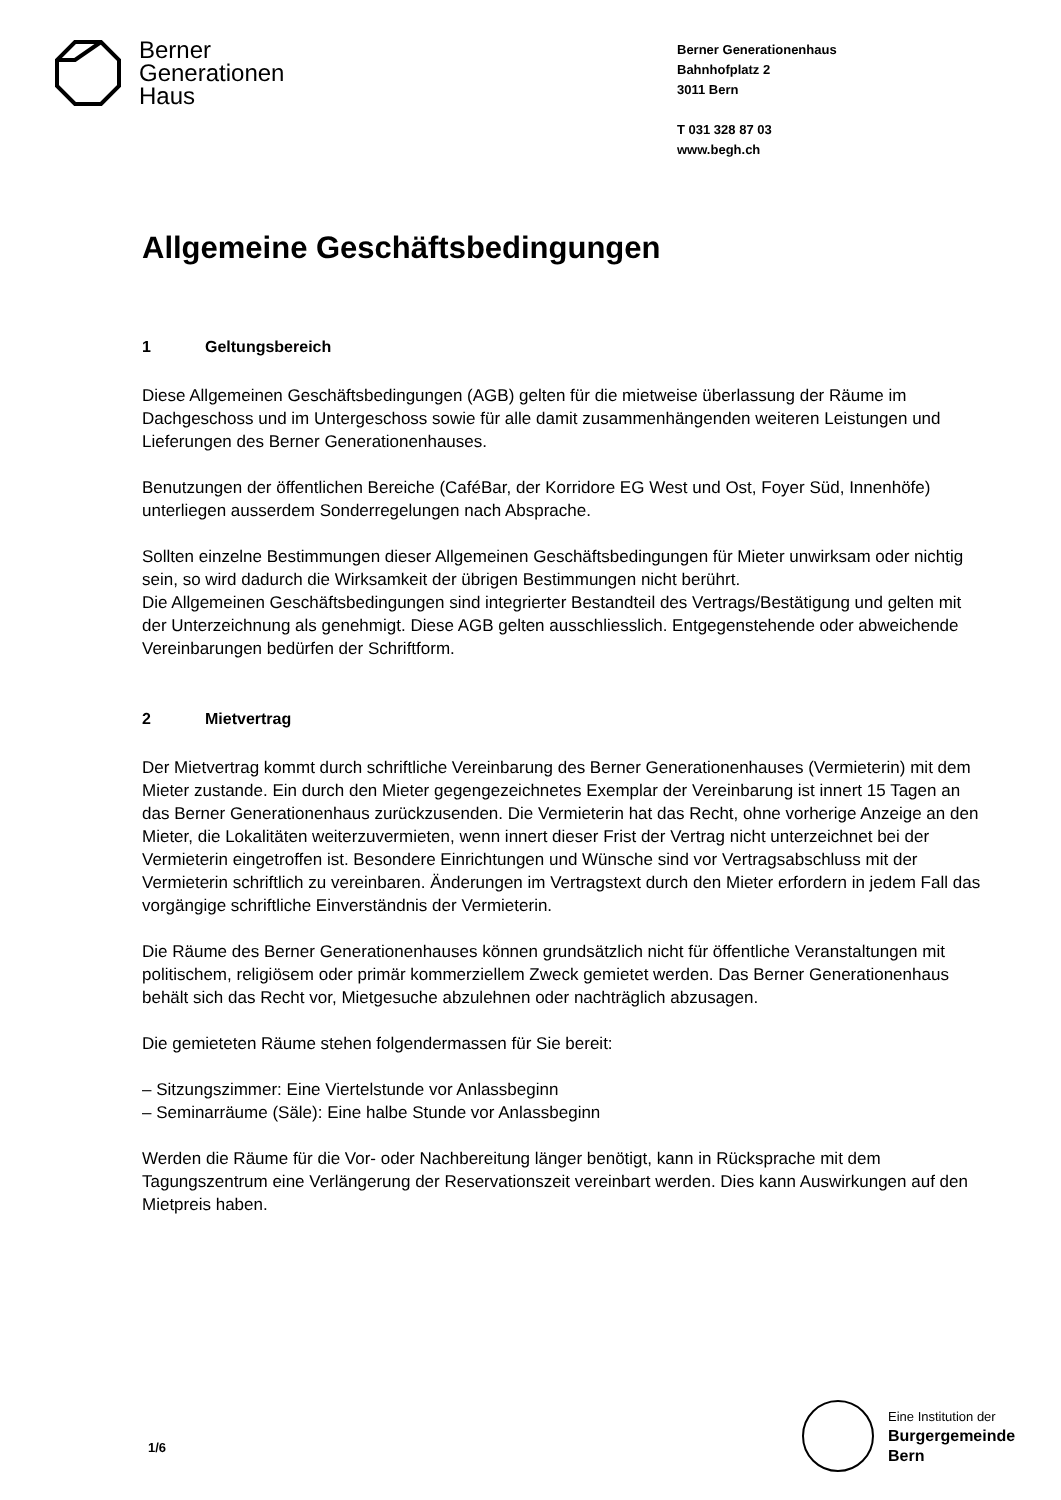Berner
Generationen
Haus
Berner Generationenhaus
Bahnhofplatz 2
3011 Bern
T 031 328 87 03
www.begh.ch
Allgemeine Geschäftsbedingungen
1 Geltungsbereich
Diese Allgemeinen Geschäftsbedingungen (AGB) gelten für die mietweise überlassung der Räume im Dachgeschoss und im Untergeschoss sowie für alle damit zusammenhängenden weiteren Leistungen und Lieferungen des Berner Generationenhauses.
Benutzungen der öffentlichen Bereiche (CaféBar, der Korridore EG West und Ost, Foyer Süd, Innenhöfe) unterliegen ausserdem Sonderregelungen nach Absprache.
Sollten einzelne Bestimmungen dieser Allgemeinen Geschäftsbedingungen für Mieter unwirksam oder nichtig sein, so wird dadurch die Wirksamkeit der übrigen Bestimmungen nicht berührt.
Die Allgemeinen Geschäftsbedingungen sind integrierter Bestandteil des Vertrags/Bestätigung und gelten mit der Unterzeichnung als genehmigt. Diese AGB gelten ausschliesslich. Entgegenstehende oder abweichende Vereinbarungen bedürfen der Schriftform.
2 Mietvertrag
Der Mietvertrag kommt durch schriftliche Vereinbarung des Berner Generationenhauses (Vermieterin) mit dem Mieter zustande. Ein durch den Mieter gegengezeichnetes Exemplar der Vereinbarung ist innert 15 Tagen an das Berner Generationenhaus zurückzusenden. Die Vermieterin hat das Recht, ohne vorherige Anzeige an den Mieter, die Lokalitäten weiterzuvermieten, wenn innert dieser Frist der Vertrag nicht unterzeichnet bei der Vermieterin eingetroffen ist. Besondere Einrichtungen und Wünsche sind vor Vertragsabschluss mit der Vermieterin schriftlich zu vereinbaren. Änderungen im Vertragstext durch den Mieter erfordern in jedem Fall das vorgängige schriftliche Einverständnis der Vermieterin.
Die Räume des Berner Generationenhauses können grundsätzlich nicht für öffentliche Veranstaltungen mit politischem, religiösem oder primär kommerziellem Zweck gemietet werden. Das Berner Generationenhaus behält sich das Recht vor, Mietgesuche abzulehnen oder nachträglich abzusagen.
Die gemieteten Räume stehen folgendermassen für Sie bereit:
– Sitzungszimmer: Eine Viertelstunde vor Anlassbeginn
– Seminarräume (Säle): Eine halbe Stunde vor Anlassbeginn
Werden die Räume für die Vor- oder Nachbereitung länger benötigt, kann in Rücksprache mit dem Tagungszentrum eine Verlängerung der Reservationszeit vereinbart werden. Dies kann Auswirkungen auf den Mietpreis haben.
1/6
Eine Institution der
Burgergemeinde
Bern